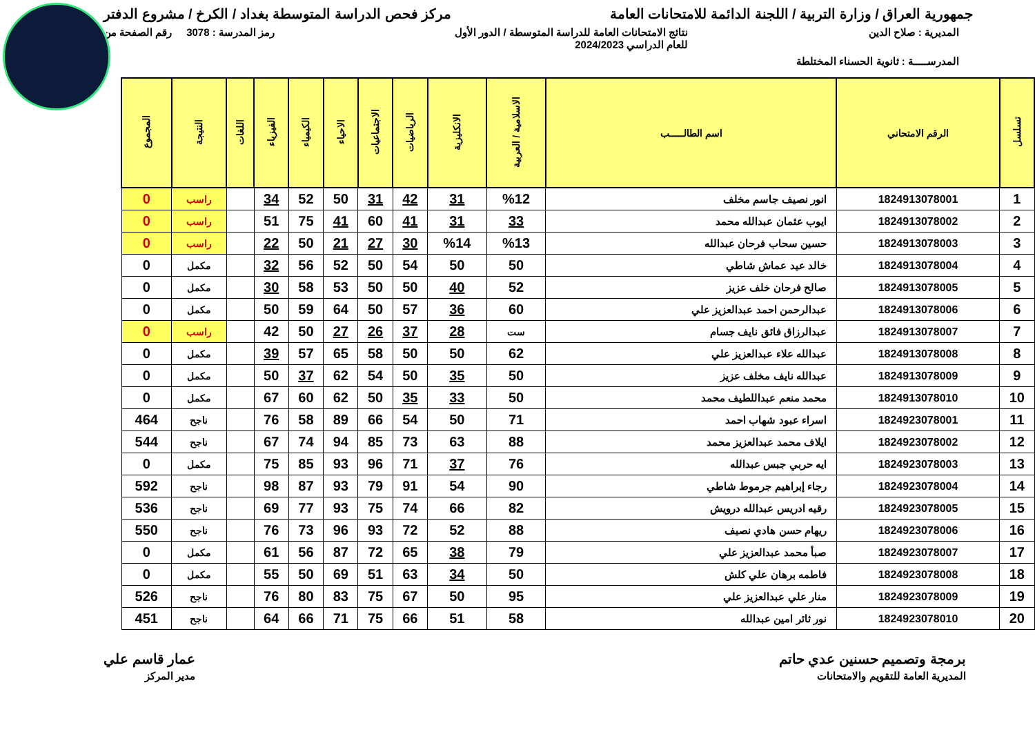جمهورية العراق / وزارة التربية / اللجنة الدائمة للامتحانات العامة
مركز فحص الدراسة المتوسطة بغداد / الكرخ / مشروع الدفتر
المديرية : صلاح الدين نتائج الامتحانات العامة للدراسة المتوسطة / الدور الأول
للعام الدراسي 2024/2023
رمز المدرسة : 3078 رقم الصفحة من
المدرســـــة : ثانوية الحسناء المختلطة
| تسلسل | الرقم الامتحاني | اسم الطالـــــب | الاسلامية / العربية | الانكليزية | الرياضيات | الاجتماعيات | الاحياء | الكيمياء | الفيزياء | اللغات | النتيجة | المجموع |
| --- | --- | --- | --- | --- | --- | --- | --- | --- | --- | --- | --- | --- |
| 1 | 1824913078001 | انور نصيف جاسم مخلف | %12 | 31 | 42 | 31 | 50 | 52 | 34 | | راسب | 0 |
| 2 | 1824913078002 | ايوب عثمان عبدالله محمد | 33 | 31 | 41 | 60 | 41 | 75 | 51 | | راسب | 0 |
| 3 | 1824913078003 | حسين سحاب فرحان عبدالله | %13 | %14 | 30 | 27 | 21 | 50 | 22 | | راسب | 0 |
| 4 | 1824913078004 | خالد عيد عماش شاطي | 50 | 50 | 54 | 50 | 52 | 56 | 32 | | مكمل | 0 |
| 5 | 1824913078005 | صالح فرحان خلف عزيز | 52 | 40 | 50 | 50 | 53 | 58 | 30 | | مكمل | 0 |
| 6 | 1824913078006 | عبدالرحمن احمد عبدالعزيز علي | 60 | 36 | 57 | 50 | 64 | 59 | 50 | | مكمل | 0 |
| 7 | 1824913078007 | عبدالرزاق فائق نايف جسام | ست | 28 | 37 | 26 | 27 | 50 | 42 | | راسب | 0 |
| 8 | 1824913078008 | عبدالله علاء عبدالعزيز علي | 62 | 50 | 50 | 58 | 65 | 57 | 39 | | مكمل | 0 |
| 9 | 1824913078009 | عبدالله نايف مخلف عزيز | 50 | 35 | 50 | 54 | 62 | 37 | 50 | | مكمل | 0 |
| 10 | 1824913078010 | محمد منعم عبداللطيف محمد | 50 | 33 | 35 | 50 | 62 | 60 | 67 | | مكمل | 0 |
| 11 | 1824923078001 | اسراء عبود شهاب احمد | 71 | 50 | 54 | 66 | 89 | 58 | 76 | | ناجح | 464 |
| 12 | 1824923078002 | ايلاف محمد عبدالعزيز محمد | 88 | 63 | 73 | 85 | 94 | 74 | 67 | | ناجح | 544 |
| 13 | 1824923078003 | ايه حربي جبس عبدالله | 76 | 37 | 71 | 96 | 93 | 85 | 75 | | مكمل | 0 |
| 14 | 1824923078004 | رجاء إبراهيم جرموط شاطي | 90 | 54 | 91 | 79 | 93 | 87 | 98 | | ناجح | 592 |
| 15 | 1824923078005 | رقيه ادريس عبدالله درويش | 82 | 66 | 74 | 75 | 93 | 77 | 69 | | ناجح | 536 |
| 16 | 1824923078006 | ريهام حسن هادي نصيف | 88 | 52 | 72 | 93 | 96 | 73 | 76 | | ناجح | 550 |
| 17 | 1824923078007 | صبأ محمد عبدالعزيز علي | 79 | 38 | 65 | 72 | 87 | 56 | 61 | | مكمل | 0 |
| 18 | 1824923078008 | فاطمه برهان علي كلش | 50 | 34 | 63 | 51 | 69 | 50 | 55 | | مكمل | 0 |
| 19 | 1824923078009 | منار علي عبدالعزيز علي | 95 | 50 | 67 | 75 | 83 | 80 | 76 | | ناجح | 526 |
| 20 | 1824923078010 | نور ثائر امين عبدالله | 58 | 51 | 66 | 75 | 71 | 66 | 64 | | ناجح | 451 |
برمجة وتصميم حسنين عدي حاتم
المديرية العامة للتقويم والامتحانات
عمار قاسم علي
مدير المركز